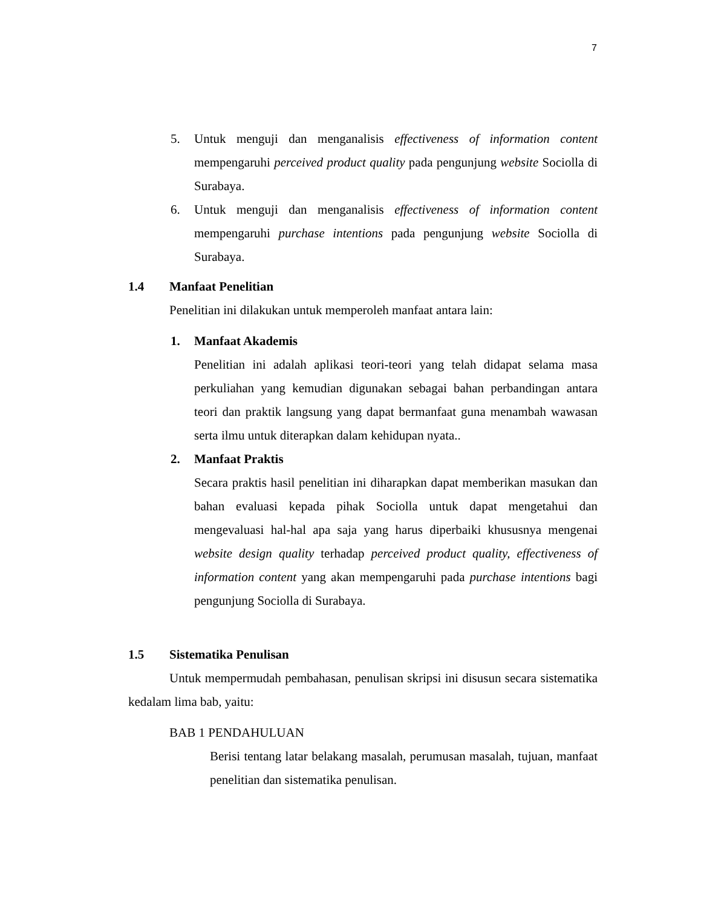7
5. Untuk menguji dan menganalisis effectiveness of information content mempengaruhi perceived product quality pada pengunjung website Sociolla di Surabaya.
6. Untuk menguji dan menganalisis effectiveness of information content mempengaruhi purchase intentions pada pengunjung website Sociolla di Surabaya.
1.4 Manfaat Penelitian
Penelitian ini dilakukan untuk memperoleh manfaat antara lain:
1. Manfaat Akademis
Penelitian ini adalah aplikasi teori-teori yang telah didapat selama masa perkuliahan yang kemudian digunakan sebagai bahan perbandingan antara teori dan praktik langsung yang dapat bermanfaat guna menambah wawasan serta ilmu untuk diterapkan dalam kehidupan nyata..
2. Manfaat Praktis
Secara praktis hasil penelitian ini diharapkan dapat memberikan masukan dan bahan evaluasi kepada pihak Sociolla untuk dapat mengetahui dan mengevaluasi hal-hal apa saja yang harus diperbaiki khususnya mengenai website design quality terhadap perceived product quality, effectiveness of information content yang akan mempengaruhi pada purchase intentions bagi pengunjung Sociolla di Surabaya.
1.5 Sistematika Penulisan
Untuk mempermudah pembahasan, penulisan skripsi ini disusun secara sistematika kedalam lima bab, yaitu:
BAB 1 PENDAHULUAN
Berisi tentang latar belakang masalah, perumusan masalah, tujuan, manfaat penelitian dan sistematika penulisan.